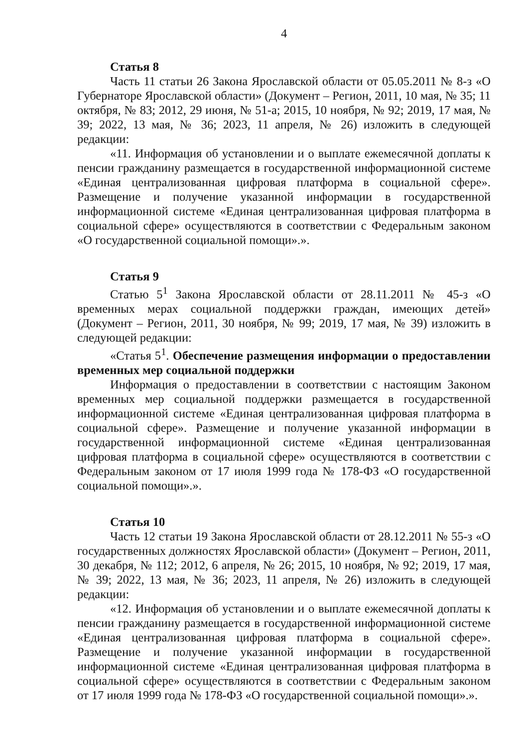4
Статья 8
Часть 11 статьи 26 Закона Ярославской области от 05.05.2011 № 8-з «О Губернаторе Ярославской области» (Документ – Регион, 2011, 10 мая, № 35; 11 октября, № 83; 2012, 29 июня, № 51-а; 2015, 10 ноября, № 92; 2019, 17 мая, № 39; 2022, 13 мая, № 36; 2023, 11 апреля, № 26) изложить в следующей редакции:
«11. Информация об установлении и о выплате ежемесячной доплаты к пенсии гражданину размещается в государственной информационной системе «Единая централизованная цифровая платформа в социальной сфере». Размещение и получение указанной информации в государственной информационной системе «Единая централизованная цифровая платформа в социальной сфере» осуществляются в соответствии с Федеральным законом «О государственной социальной помощи».».
Статья 9
Статью 5<sup>1</sup> Закона Ярославской области от 28.11.2011 № 45-з «О временных мерах социальной поддержки граждан, имеющих детей» (Документ – Регион, 2011, 30 ноября, № 99; 2019, 17 мая, № 39) изложить в следующей редакции:
«Статья 5<sup>1</sup>. Обеспечение размещения информации о предоставлении временных мер социальной поддержки
Информация о предоставлении в соответствии с настоящим Законом временных мер социальной поддержки размещается в государственной информационной системе «Единая централизованная цифровая платформа в социальной сфере». Размещение и получение указанной информации в государственной информационной системе «Единая централизованная цифровая платформа в социальной сфере» осуществляются в соответствии с Федеральным законом от 17 июля 1999 года № 178-ФЗ «О государственной социальной помощи».».
Статья 10
Часть 12 статьи 19 Закона Ярославской области от 28.12.2011 № 55-з «О государственных должностях Ярославской области» (Документ – Регион, 2011, 30 декабря, № 112; 2012, 6 апреля, № 26; 2015, 10 ноября, № 92; 2019, 17 мая, № 39; 2022, 13 мая, № 36; 2023, 11 апреля, № 26) изложить в следующей редакции:
«12. Информация об установлении и о выплате ежемесячной доплаты к пенсии гражданину размещается в государственной информационной системе «Единая централизованная цифровая платформа в социальной сфере». Размещение и получение указанной информации в государственной информационной системе «Единая централизованная цифровая платформа в социальной сфере» осуществляются в соответствии с Федеральным законом от 17 июля 1999 года № 178-ФЗ «О государственной социальной помощи».».